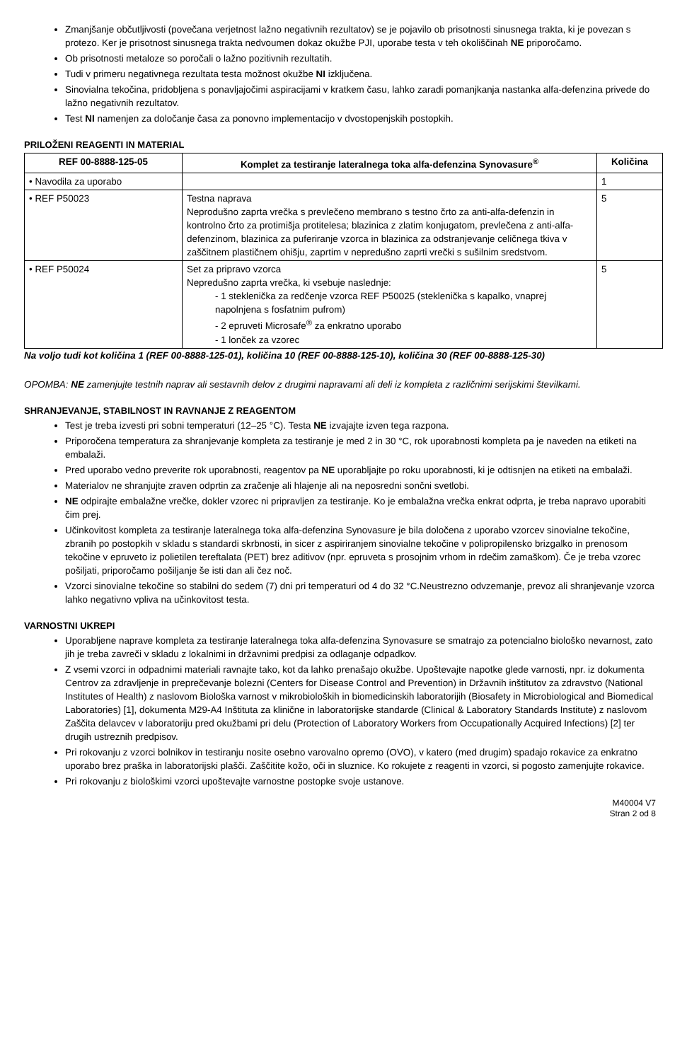Zmanjšanje občutljivosti (povečana verjetnost lažno negativnih rezultatov) se je pojavilo ob prisotnosti sinusnega trakta, ki je povezan s protezo. Ker je prisotnost sinusnega trakta nedvoumen dokaz okužbe PJI, uporabe testa v teh okoliščinah NE priporočamo.
Ob prisotnosti metaloze so poročali o lažno pozitivnih rezultatih.
Tudi v primeru negativnega rezultata testa možnost okužbe NI izključena.
Sinovialna tekočina, pridobljena s ponavljajočimi aspiracijami v kratkem času, lahko zaradi pomanjkanja nastanka alfa-defenzina privede do lažno negativnih rezultatov.
Test NI namenjen za določanje časa za ponovno implementacijo v dvostopenjskih postopkih.
PRILOŽENI REAGENTI IN MATERIAL
| REF 00-8888-125-05 | Komplet za testiranje lateralnega toka alfa-defenzina Synovasure<sup>®</sup> | Količina |
| --- | --- | --- |
| • Navodila za uporabo | | 1 |
| • REF P50023 | Testna naprava Neprodušno zaprta vrečka s prevlečeno membrano s testno črto za anti-alfa-defenzin in kontrolno črto za protimišja protitelesa; blazinica z zlatim konjugatom, prevlečena z anti-alfa-defenzinom, blazinica za puferiranje vzorca in blazinica za odstranjevanje celičnega tkiva v zaščitnem plastičnem ohišju, zaprtim v nepredušno zaprti vrečki s sušilnim sredstvom. | 5 |
| • REF P50024 | Set za pripravo vzorca Nepredušno zaprta vrečka, ki vsebuje naslednje: - 1 steklenička za redčenje vzorca REF P50025 (steklenička s kapalko, vnaprej napolnjena s fosfatnim pufrom) - 2 epruveti Microsafe<sup>®</sup> za enkratno uporabo - 1 lonček za vzorec | 5 |
Na voljo tudi kot količina 1 (REF 00-8888-125-01), količina 10 (REF 00-8888-125-10), količina 30 (REF 00-8888-125-30)
OPOMBA: NE zamenjujte testnih naprav ali sestavnih delov z drugimi napravami ali deli iz kompleta z različnimi serijskimi številkami.
SHRANJEVANJE, STABILNOST IN RAVNANJE Z REAGENTOM
Test je treba izvesti pri sobni temperaturi (12–25 °C). Testa NE izvajajte izven tega razpona.
Priporočena temperatura za shranjevanje kompleta za testiranje je med 2 in 30 °C, rok uporabnosti kompleta pa je naveden na etiketi na embalaži.
Pred uporabo vedno preverite rok uporabnosti, reagentov pa NE uporabljajte po roku uporabnosti, ki je odtisnjen na etiketi na embalaži.
Materialov ne shranjujte zraven odprtin za zračenje ali hlajenje ali na neposredni sončni svetlobi.
NE odpirajte embalažne vrečke, dokler vzorec ni pripravljen za testiranje. Ko je embalažna vrečka enkrat odprta, je treba napravo uporabiti čim prej.
Učinkovitost kompleta za testiranje lateralnega toka alfa-defenzina Synovasure je bila določena z uporabo vzorcev sinovialne tekočine, zbranih po postopkih v skladu s standardi skrbnosti, in sicer z aspiriranjem sinovialne tekočine v polipropilensko brizgalko in prenosom tekočine v epruveto iz polietilen tereftalata (PET) brez aditivov (npr. epruveta s prosojnim vrhom in rdečim zamaškom). Če je treba vzorec pošiljati, priporočamo pošiljanje še isti dan ali čez noč.
Vzorci sinovialne tekočine so stabilni do sedem (7) dni pri temperaturi od 4 do 32 °C.Neustrezno odvzemanje, prevoz ali shranjevanje vzorca lahko negativno vpliva na učinkovitost testa.
VARNOSTNI UKREPI
Uporabljene naprave kompleta za testiranje lateralnega toka alfa-defenzina Synovasure se smatrajo za potencialno biološko nevarnost, zato jih je treba zavreči v skladu z lokalnimi in državnimi predpisi za odlaganje odpadkov.
Z vsemi vzorci in odpadnimi materiali ravnajte tako, kot da lahko prenašajo okužbe. Upoštevajte napotke glede varnosti, npr. iz dokumenta Centrov za zdravljenje in preprečevanje bolezni (Centers for Disease Control and Prevention) in Državnih inštitutov za zdravstvo (National Institutes of Health) z naslovom Biološka varnost v mikrobioloških in biomedicinskih laboratorijih (Biosafety in Microbiological and Biomedical Laboratories) [1], dokumenta M29-A4 Inštituta za klinične in laboratorijske standarde (Clinical & Laboratory Standards Institute) z naslovom Zaščita delavcev v laboratoriju pred okužbami pri delu (Protection of Laboratory Workers from Occupationally Acquired Infections) [2] ter drugih ustreznih predpisov.
Pri rokovanju z vzorci bolnikov in testiranju nosite osebno varovalno opremo (OVO), v katero (med drugim) spadajo rokavice za enkratno uporabo brez praška in laboratorijski plašči. Zaščitite kožo, oči in sluznice. Ko rokujete z reagenti in vzorci, si pogosto zamenjujte rokavice.
Pri rokovanju z biološkimi vzorci upoštevajte varnostne postopke svoje ustanove.
M40004 V7
Stran 2 od 8